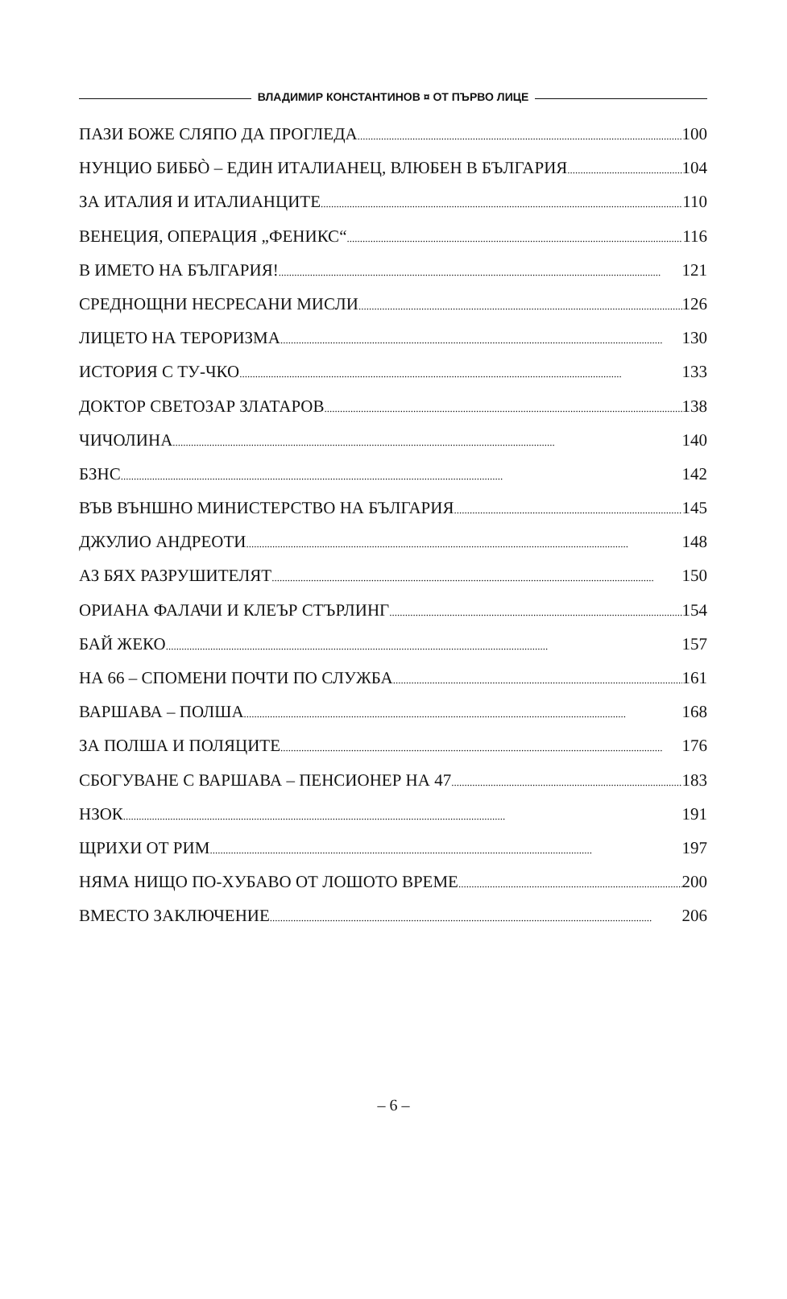ВЛАДИМИР КОНСТАНТИНОВ ¤ ОТ ПЪРВО ЛИЦЕ
ПАЗИ БОЖЕ СЛЯПО ДА ПРОГЛЕДА 100
НУНЦИО БИББÒ – ЕДИН ИТАЛИАНЕЦ, ВЛЮБЕН В БЪЛГАРИЯ 104
ЗА ИТАЛИЯ И ИТАЛИАНЦИТЕ 110
ВЕНЕЦИЯ, ОПЕРАЦИЯ „ФЕНИКС“ 116
В ИМЕТО НА БЪЛГАРИЯ! 121
СРЕДНОЩНИ НЕСРЕСАНИ МИСЛИ 126
ЛИЦЕТО НА ТЕРОРИЗМА 130
ИСТОРИЯ С ТУ-ЧКО 133
ДОКТОР СВЕТОЗАР ЗЛАТАРОВ 138
ЧИЧОЛИНА 140
БЗНС 142
ВЪВ ВЪНШНО МИНИСТЕРСТВО НА БЪЛГАРИЯ 145
ДЖУЛИО АНДРЕОТИ 148
АЗ БЯХ РАЗРУШИТЕЛЯТ 150
ОРИАНА ФАЛАЧИ И КЛЕЪР СТЪРЛИНГ 154
БАЙ ЖЕКО 157
НА 66 – СПОМЕНИ ПОЧТИ ПО СЛУЖБА 161
ВАРШАВА – ПОЛША 168
ЗА ПОЛША И ПОЛЯЦИТЕ 176
СБОГУВАНЕ С ВАРШАВА – ПЕНСИОНЕР НА 47 183
НЗОК 191
ЩРИХИ ОТ РИМ 197
НЯМА НИЩО ПО-ХУБАВО ОТ ЛОШОТО ВРЕМЕ 200
ВМЕСТО ЗАКЛЮЧЕНИЕ 206
– 6 –